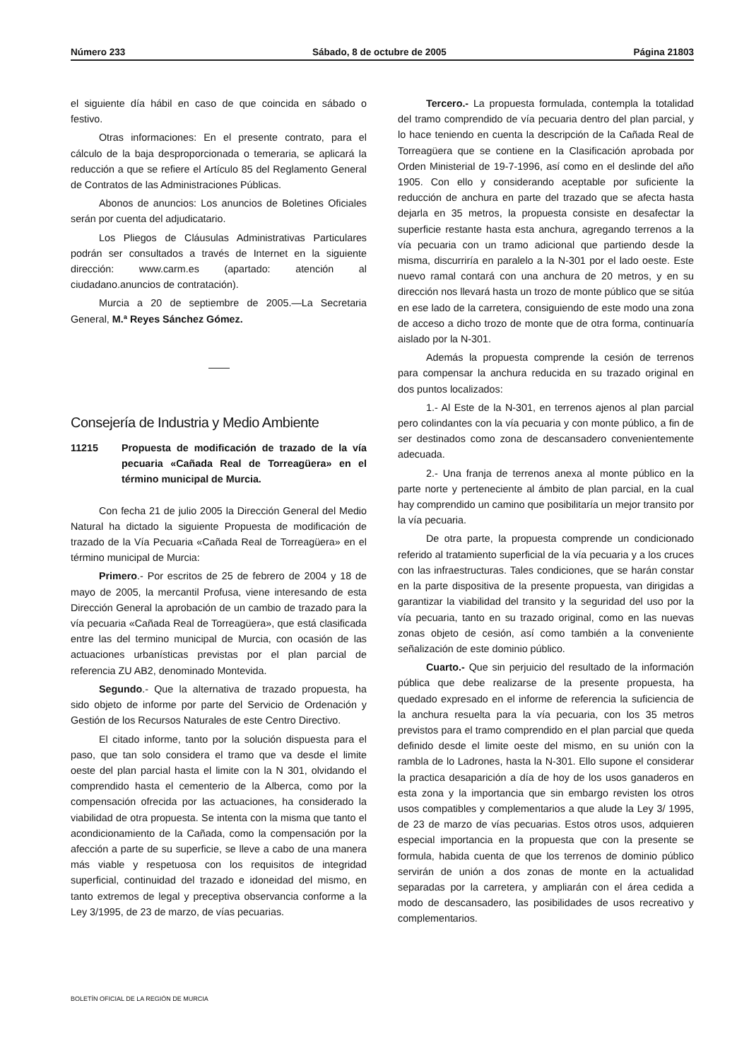Número 233 Sábado, 8 de octubre de 2005 Página 21803
el siguiente día hábil en caso de que coincida en sábado o festivo.
Otras informaciones: En el presente contrato, para el cálculo de la baja desproporcionada o temeraria, se aplicará la reducción a que se refiere el Artículo 85 del Reglamento General de Contratos de las Administraciones Públicas.
Abonos de anuncios: Los anuncios de Boletines Oficiales serán por cuenta del adjudicatario.
Los Pliegos de Cláusulas Administrativas Particulares podrán ser consultados a través de Internet en la siguiente dirección: www.carm.es (apartado: atención al ciudadano.anuncios de contratación).
Murcia a 20 de septiembre de 2005.—La Secretaria General, M.ª Reyes Sánchez Gómez.
Consejería de Industria y Medio Ambiente
11215 Propuesta de modificación de trazado de la vía pecuaria «Cañada Real de Torreagüera» en el término municipal de Murcia.
Con fecha 21 de julio 2005 la Dirección General del Medio Natural ha dictado la siguiente Propuesta de modificación de trazado de la Vía Pecuaria «Cañada Real de Torreagüera» en el término municipal de Murcia:
Primero.- Por escritos de 25 de febrero de 2004 y 18 de mayo de 2005, la mercantil Profusa, viene interesando de esta Dirección General la aprobación de un cambio de trazado para la vía pecuaria «Cañada Real de Torreagüera», que está clasificada entre las del termino municipal de Murcia, con ocasión de las actuaciones urbanísticas previstas por el plan parcial de referencia ZU AB2, denominado Montevida.
Segundo.- Que la alternativa de trazado propuesta, ha sido objeto de informe por parte del Servicio de Ordenación y Gestión de los Recursos Naturales de este Centro Directivo.
El citado informe, tanto por la solución dispuesta para el paso, que tan solo considera el tramo que va desde el limite oeste del plan parcial hasta el limite con la N 301, olvidando el comprendido hasta el cementerio de la Alberca, como por la compensación ofrecida por las actuaciones, ha considerado la viabilidad de otra propuesta. Se intenta con la misma que tanto el acondicionamiento de la Cañada, como la compensación por la afección a parte de su superficie, se lleve a cabo de una manera más viable y respetuosa con los requisitos de integridad superficial, continuidad del trazado e idoneidad del mismo, en tanto extremos de legal y preceptiva observancia conforme a la Ley 3/1995, de 23 de marzo, de vías pecuarias.
Tercero.- La propuesta formulada, contempla la totalidad del tramo comprendido de vía pecuaria dentro del plan parcial, y lo hace teniendo en cuenta la descripción de la Cañada Real de Torreagüera que se contiene en la Clasificación aprobada por Orden Ministerial de 19-7-1996, así como en el deslinde del año 1905. Con ello y considerando aceptable por suficiente la reducción de anchura en parte del trazado que se afecta hasta dejarla en 35 metros, la propuesta consiste en desafectar la superficie restante hasta esta anchura, agregando terrenos a la vía pecuaria con un tramo adicional que partiendo desde la misma, discurriría en paralelo a la N-301 por el lado oeste. Este nuevo ramal contará con una anchura de 20 metros, y en su dirección nos llevará hasta un trozo de monte público que se sitúa en ese lado de la carretera, consiguiendo de este modo una zona de acceso a dicho trozo de monte que de otra forma, continuaría aislado por la N-301.
Además la propuesta comprende la cesión de terrenos para compensar la anchura reducida en su trazado original en dos puntos localizados:
1.- Al Este de la N-301, en terrenos ajenos al plan parcial pero colindantes con la vía pecuaria y con monte público, a fin de ser destinados como zona de descansadero convenientemente adecuada.
2.- Una franja de terrenos anexa al monte público en la parte norte y perteneciente al ámbito de plan parcial, en la cual hay comprendido un camino que posibilitaría un mejor transito por la vía pecuaria.
De otra parte, la propuesta comprende un condicionado referido al tratamiento superficial de la vía pecuaria y a los cruces con las infraestructuras. Tales condiciones, que se harán constar en la parte dispositiva de la presente propuesta, van dirigidas a garantizar la viabilidad del transito y la seguridad del uso por la vía pecuaria, tanto en su trazado original, como en las nuevas zonas objeto de cesión, así como también a la conveniente señalización de este dominio público.
Cuarto.- Que sin perjuicio del resultado de la información pública que debe realizarse de la presente propuesta, ha quedado expresado en el informe de referencia la suficiencia de la anchura resuelta para la vía pecuaria, con los 35 metros previstos para el tramo comprendido en el plan parcial que queda definido desde el limite oeste del mismo, en su unión con la rambla de lo Ladrones, hasta la N-301. Ello supone el considerar la practica desaparición a día de hoy de los usos ganaderos en esta zona y la importancia que sin embargo revisten los otros usos compatibles y complementarios a que alude la Ley 3/ 1995, de 23 de marzo de vías pecuarias. Estos otros usos, adquieren especial importancia en la propuesta que con la presente se formula, habida cuenta de que los terrenos de dominio público servirán de unión a dos zonas de monte en la actualidad separadas por la carretera, y ampliarán con el área cedida a modo de descansadero, las posibilidades de usos recreativo y complementarios.
BOLETÍN OFICIAL DE LA REGIÓN DE MURCIA